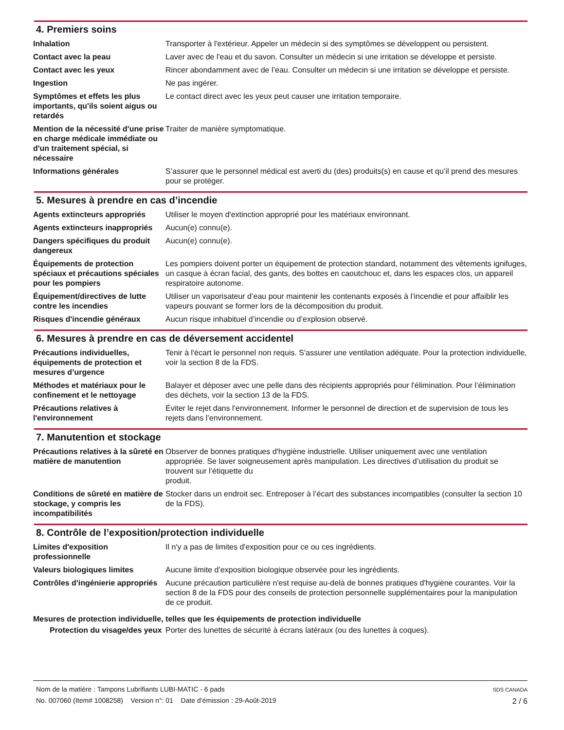4. Premiers soins
| Inhalation | Transporter à l'extérieur. Appeler un médecin si des symptômes se développent ou persistent. |
| Contact avec la peau | Laver avec de l'eau et du savon. Consulter un médecin si une irritation se développe et persiste. |
| Contact avec les yeux | Rincer abondamment avec de l’eau. Consulter un médecin si une irritation se développe et persiste. |
| Ingestion | Ne pas ingérer. |
| Symptômes et effets les plus importants, qu'ils soient aigus ou retardés | Le contact direct avec les yeux peut causer une irritation temporaire. |
| Mention de la nécessité d'une prise en charge médicale immédiate ou d'un traitement spécial, si nécessaire | Traiter de manière symptomatique. |
| Informations générales | S’assurer que le personnel médical est averti du (des) produits(s) en cause et qu’il prend des mesures pour se protéger. |
5. Mesures à prendre en cas d’incendie
| Agents extincteurs appropriés | Utiliser le moyen d'extinction approprié pour les matériaux environnant. |
| Agents extincteurs inappropriés | Aucun(e) connu(e). |
| Dangers spécifiques du produit dangereux | Aucun(e) connu(e). |
| Équipements de protection spéciaux et précautions spéciales pour les pompiers | Les pompiers doivent porter un équipement de protection standard, notamment des vêtements ignifuges, un casque à écran facial, des gants, des bottes en caoutchouc et, dans les espaces clos, un appareil respiratoire autonome. |
| Équipement/directives de lutte contre les incendies | Utiliser un vaporisateur d’eau pour maintenir les contenants exposés à l’incendie et pour affaiblir les vapeurs pouvant se former lors de la décomposition du produit. |
| Risques d'incendie généraux | Aucun risque inhabituel d’incendie ou d’explosion observé. |
6. Mesures à prendre en cas de déversement accidentel
| Précautions individuelles, équipements de protection et mesures d’urgence | Tenir à l'écart le personnel non requis. S'assurer une ventilation adéquate. Pour la protection individuelle, voir la section 8 de la FDS. |
| Méthodes et matériaux pour le confinement et le nettoyage | Balayer et déposer avec une pelle dans des récipients appropriés pour l'élimination. Pour l’élimination des déchets, voir la section 13 de la FDS. |
| Précautions relatives à l'environnement | Éviter le rejet dans l’environnement. Informer le personnel de direction et de supervision de tous les rejets dans l’environnement. |
7. Manutention et stockage
| Précautions relatives à la sûreté en matière de manutention | Observer de bonnes pratiques d'hygiène industrielle. Utiliser uniquement avec une ventilation appropriée. Se laver soigneusement après manipulation. Les directives d’utilisation du produit se trouvent sur l’étiquette du produit. |
| Conditions de sûreté en matière de stockage, y compris les incompatibilités | Stocker dans un endroit sec. Entreposer à l’écart des substances incompatibles (consulter la section 10 de la FDS). |
8. Contrôle de l’exposition/protection individuelle
| Limites d'exposition professionnelle | Il n'y a pas de limites d'exposition pour ce ou ces ingrédients. |
| Valeurs biologiques limites | Aucune limite d’exposition biologique observée pour les ingrédients. |
| Contrôles d'ingénierie appropriés | Aucune précaution particulière n'est requise au-delà de bonnes pratiques d'hygiène courantes. Voir la section 8 de la FDS pour des conseils de protection personnelle supplémentaires pour la manipulation de ce produit. |
Mesures de protection individuelle, telles que les équipements de protection individuelle
| Protection du visage/des yeux | Porter des lunettes de sécurité à écrans latéraux (ou des lunettes à coques). |
Nom de la matière : Tampons Lubrifiants LUBI-MATIC - 6 pads
No. 007060 (Item# 1008258) Version n°: 01 Date d’émission : 29-Août-2019
SDS CANADA
2 / 6